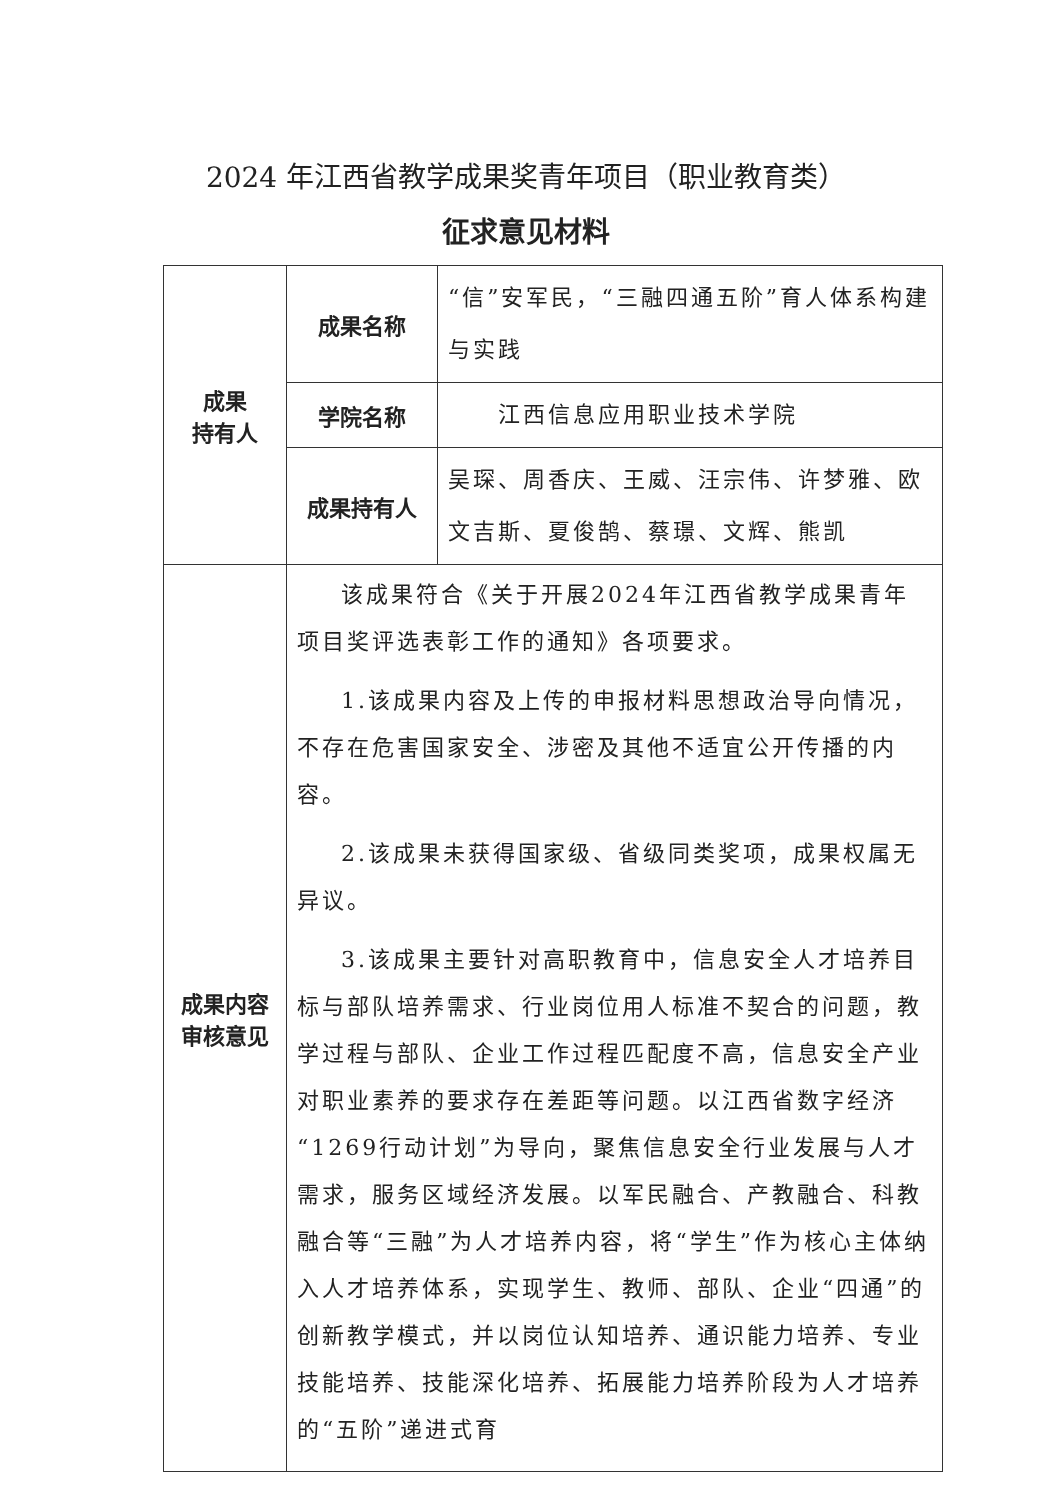2024 年江西省教学成果奖青年项目（职业教育类）
征求意见材料
| 成果 持有人 | 成果名称 | “信”安军民，“三融四通五阶”育人体系构建与实践 |
| | 学院名称 | 江西信息应用职业技术学院 |
| | 成果持有人 | 吴琛、周香庆、王威、汪宗伟、许梦雅、欧文吉斯、夏俊鹄、蔡璟、文辉、熊凯 |
| 成果内容 审核意见 | 该成果符合《关于开展2024年江西省教学成果青年项目奖评选表彰工作的通知》各项要求。 1.该成果内容及上传的申报材料思想政治导向情况，不存在危害国家安全、涉密及其他不适宜公开传播的内容。 2.该成果未获得国家级、省级同类奖项，成果权属无异议。 3.该成果主要针对高职教育中，信息安全人才培养目标与部队培养需求、行业岗位用人标准不契合的问题，教学过程与部队、企业工作过程匹配度不高，信息安全产业对职业素养的要求存在差距等问题。以江西省数字经济“1269行动计划”为导向，聚焦信息安全行业发展与人才需求，服务区域经济发展。以军民融合、产教融合、科教融合等“三融”为人才培养内容，将“学生”作为核心主体纳入人才培养体系，实现学生、教师、部队、企业“四通”的创新教学模式，并以岗位认知培养、通识能力培养、专业技能培养、技能深化培养、拓展能力培养阶段为人才培养的“五阶”递进式育 | |